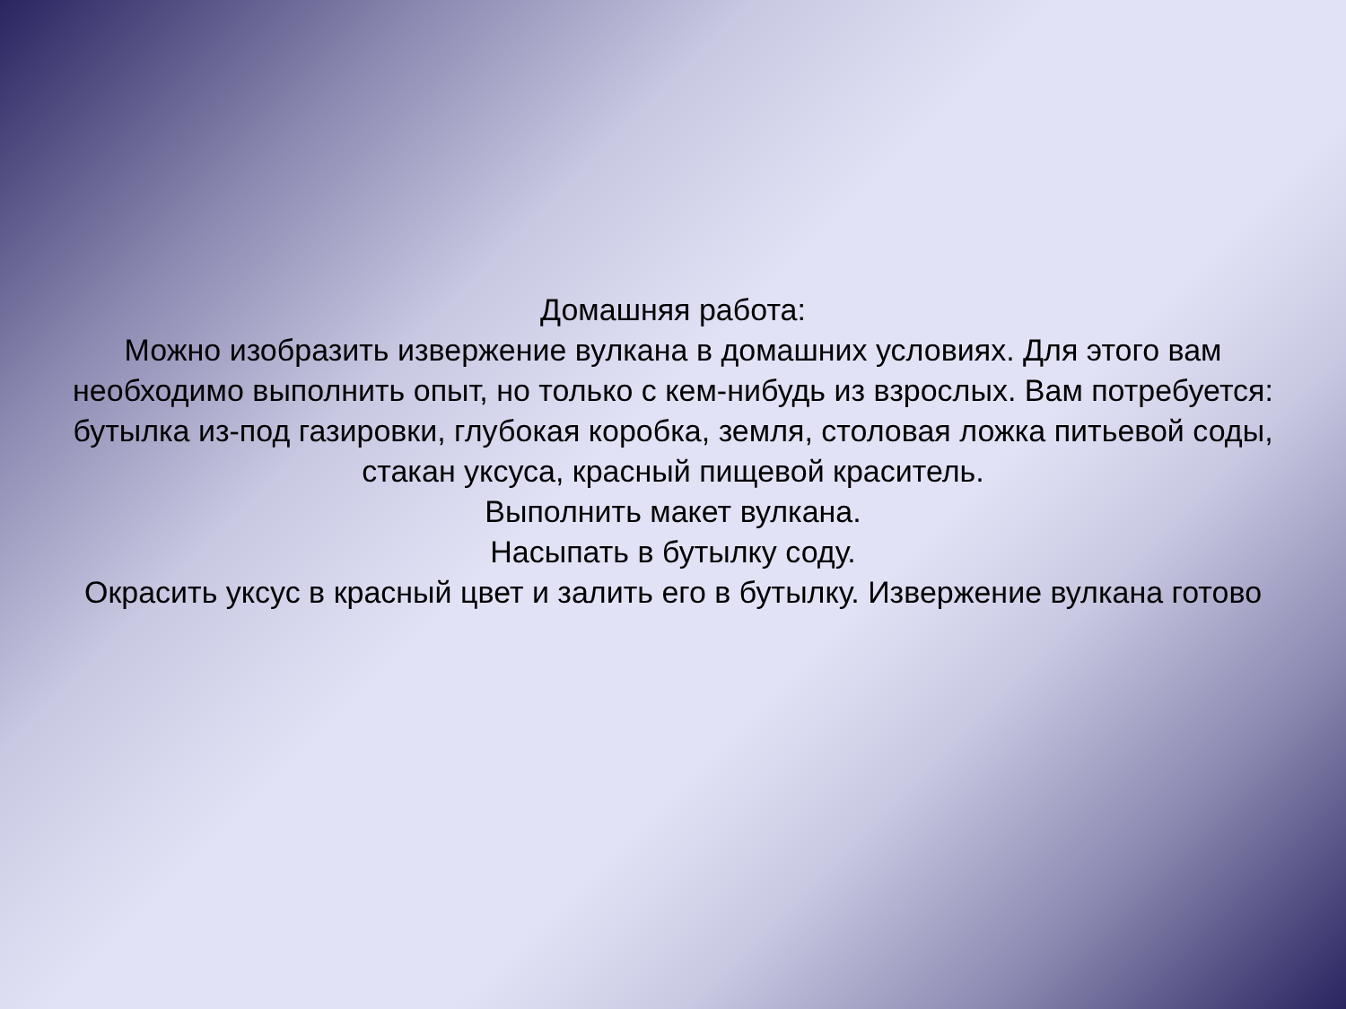Домашняя работа:
Можно изобразить извержение вулкана в домашних условиях. Для этого вам необходимо выполнить опыт, но только с кем-нибудь из взрослых. Вам потребуется: бутылка из-под газировки, глубокая коробка, земля, столовая ложка питьевой соды, стакан уксуса, красный пищевой краситель.
Выполнить макет вулкана.
Насыпать в бутылку соду.
Окрасить уксус в красный цвет и залить его в бутылку. Извержение вулкана готово